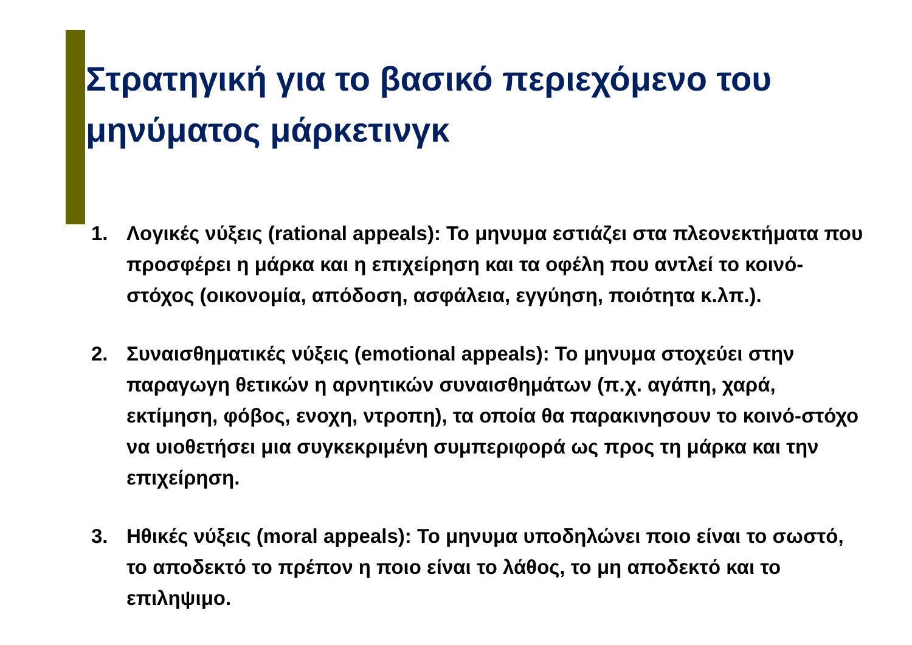Στρατηγική για το βασικό περιεχόμενο του μηνύματος μάρκετινγκ
1. Λογικές νύξεις (rational appeals): Το μηνυμα εστιάζει στα πλεονεκτήματα που προσφέρει η μάρκα και η επιχείρηση και τα οφέλη που αντλεί το κοινό-στόχος (οικονομία, απόδοση, ασφάλεια, εγγύηση, ποιότητα κ.λπ.).
2. Συναισθηματικές νύξεις (emotional appeals): Το μηνυμα στοχεύει στην παραγωγη θετικών η αρνητικών συναισθημάτων (π.χ. αγάπη, χαρά, εκτίμηση, φόβος, ενοχη, ντροπη), τα οποία θα παρακινησουν το κοινό-στόχο να υιοθετήσει μια συγκεκριμένη συμπεριφορά ως προς τη μάρκα και την επιχείρηση.
3. Ηθικές νύξεις (moral appeals): Το μηνυμα υποδηλώνει ποιο είναι το σωστό, το αποδεκτό το πρέπον η ποιο είναι το λάθος, το μη αποδεκτό και το επιληψιμο.